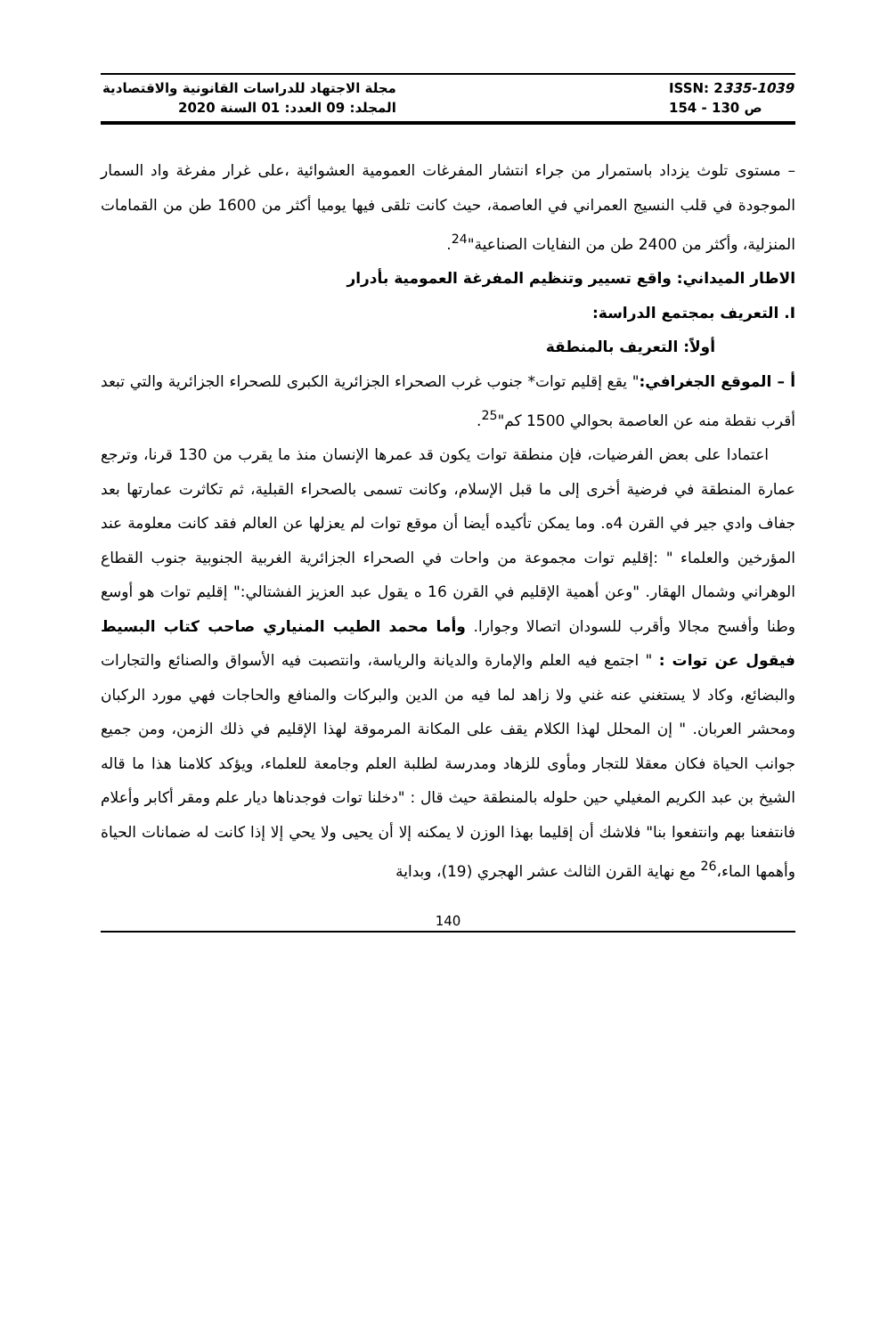مجلة الاجتهاد للدراسات القانونية والاقتصادية
المجلد: 09 العدد: 01 السنة 2020
ISSN: 2335-1039
ص 130 - 154
– مستوى تلوث يزداد باستمرار من جراء انتشار المفرغات العمومية العشوائية ،على غرار مفرغة واد السمار الموجودة في قلب النسيج العمراني في العاصمة، حيث كانت تلقى فيها يوميا أكثر من 1600 طن من القمامات المنزلية، وأكثر من 2400 طن من النفايات الصناعية"<sup>24</sup>.
الاطار الميداني: واقع تسيير وتنظيم المفرغة العمومية بأدرار
I. التعريف بمجتمع الدراسة:
أولاً: التعريف بالمنطقة
أ – الموقع الجغرافي:" يقع إقليم توات* جنوب غرب الصحراء الجزائرية الكبرى للصحراء الجزائرية والتي تبعد أقرب نقطة منه عن العاصمة بحوالي 1500 كم"<sup>25</sup>.
اعتمادا على بعض الفرضيات، فإن منطقة توات يكون قد عمرها الإنسان منذ ما يقرب من 130 قرنا، وترجع عمارة المنطقة في فرضية أخرى إلى ما قبل الإسلام، وكانت تسمى بالصحراء القبلية، ثم تكاثرت عمارتها بعد جفاف وادي جير في القرن 4ه. وما يمكن تأكيده أيضا أن موقع توات لم يعزلها عن العالم فقد كانت معلومة عند المؤرخين والعلماء " :إقليم توات مجموعة من واحات في الصحراء الجزائرية الغربية الجنوبية جنوب القطاع الوهراني وشمال الهقار. "وعن أهمية الإقليم في القرن 16 ه يقول عبد العزيز الفشتالي:" إقليم توات هو أوسع وطنا وأفسح مجالا وأقرب للسودان اتصالا وجوارا. وأما محمد الطيب المنياري صاحب كتاب البسيط فيقول عن توات : " اجتمع فيه العلم والإمارة والديانة والرياسة، وانتصبت فيه الأسواق والصنائع والتجارات والبضائع، وكاد لا يستغني عنه غني ولا زاهد لما فيه من الدين والبركات والمنافع والحاجات فهي مورد الركبان ومحشر العربان. " إن المحلل لهذا الكلام يقف على المكانة المرموقة لهذا الإقليم في ذلك الزمن، ومن جميع جوانب الحياة فكان معقلا للتجار ومأوى للزهاد ومدرسة لطلبة العلم وجامعة للعلماء، ويؤكد كلامنا هذا ما قاله الشيخ بن عبد الكريم المغيلي حين حلوله بالمنطقة حيث قال : "دخلنا توات فوجدناها ديار علم ومقر أكابر وأعلام فانتفعنا بهم وانتفعوا بنا" فلاشك أن إقليما بهذا الوزن لا يمكنه إلا أن يحيى ولا يحي إلا إذا كانت له ضمانات الحياة وأهمها الماء،<sup>26</sup> مع نهاية القرن الثالث عشر الهجري (19)، وبداية
140